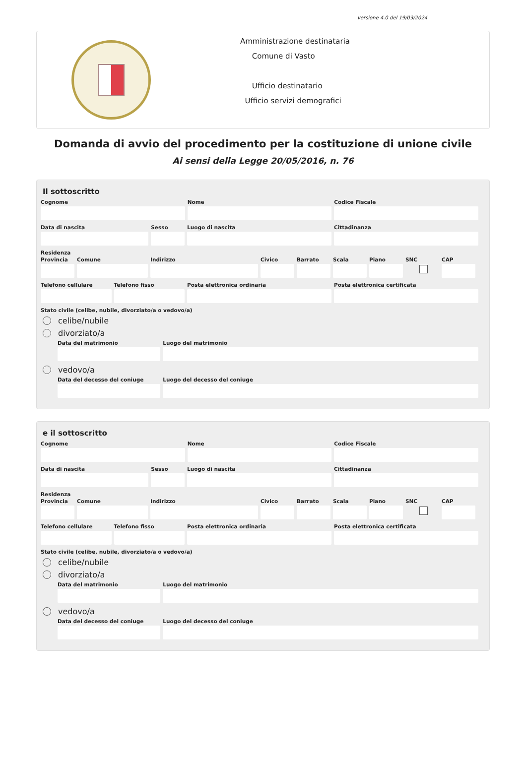versione 4.0 del 19/03/2024
Amministrazione destinataria
Comune di Vasto
Ufficio destinatario
Ufficio servizi demografici
Domanda di avvio del procedimento per la costituzione di unione civile
Ai sensi della Legge 20/05/2016, n. 76
Il sottoscritto
Cognome Nome Codice Fiscale
Data di nascita Sesso Luogo di nascita Cittadinanza
Residenza
Provincia
Comune Indirizzo Civico Barrato Scala Piano SNC CAP
Telefono cellulare
Telefono fisso Posta elettronica ordinaria Posta elettronica certificata
Stato civile (celibe, nubile, divorziato/a o vedovo/a)
celibe/nubile
divorziato/a
Data del matrimonio Luogo del matrimonio
vedovo/a
Data del decesso del coniuge
Luogo del decesso del coniuge
e il sottoscritto
Cognome Nome Codice Fiscale
Data di nascita Sesso Luogo di nascita Cittadinanza
Residenza
Provincia
Comune Indirizzo Civico Barrato Scala Piano SNC CAP
Telefono cellulare
Telefono fisso Posta elettronica ordinaria Posta elettronica certificata
Stato civile (celibe, nubile, divorziato/a o vedovo/a)
celibe/nubile
divorziato/a
Data del matrimonio Luogo del matrimonio
vedovo/a
Data del decesso del coniuge
Luogo del decesso del coniuge